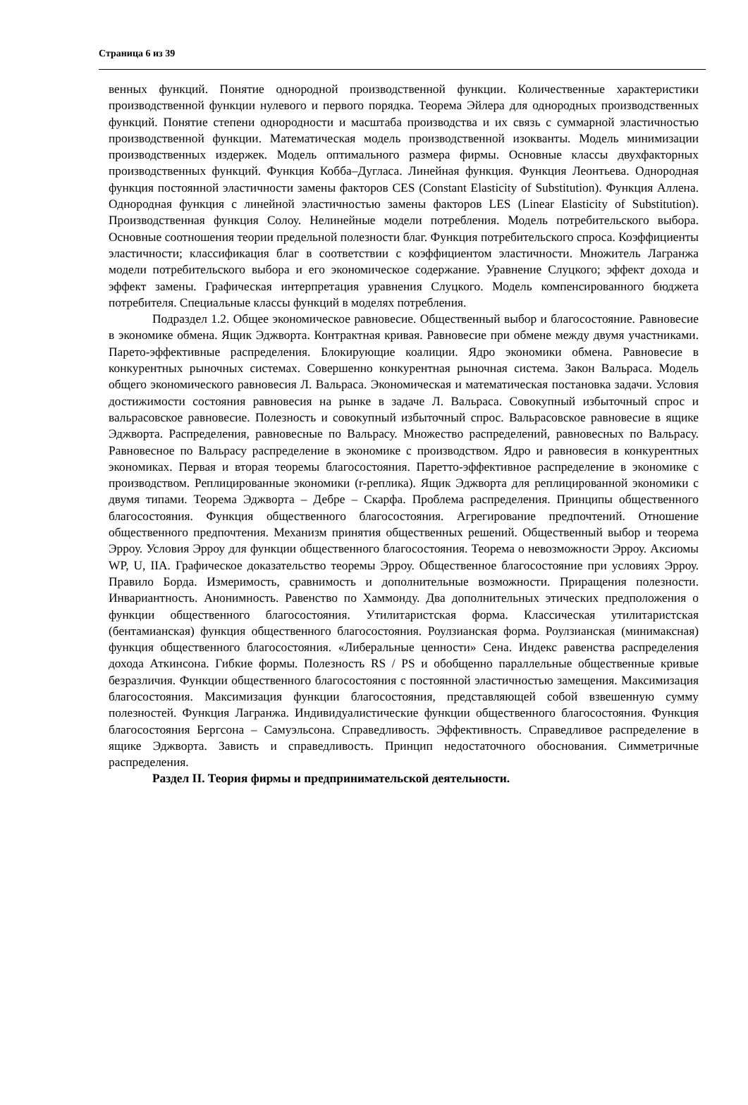Страница 6 из 39
венных функций. Понятие однородной производственной функции. Количественные характеристики производственной функции нулевого и первого порядка. Теорема Эйлера для однородных производственных функций. Понятие степени однородности и масштаба производства и их связь с суммарной эластичностью производственной функции. Математическая модель производственной изокванты. Модель минимизации производственных издержек. Модель оптимального размера фирмы. Основные классы двухфакторных производственных функций. Функция Кобба–Дугласа. Линейная функция. Функция Леонтьева. Однородная функция постоянной эластичности замены факторов CES (Constant Elasticity of Substitution). Функция Аллена. Однородная функция с линейной эластичностью замены факторов LES (Linear Elasticity of Substitution). Производственная функция Солоу. Нелинейные модели потребления. Модель потребительского выбора. Основные соотношения теории предельной полезности благ. Функция потребительского спроса. Коэффициенты эластичности; классификация благ в соответствии с коэффициентом эластичности. Множитель Лагранжа модели потребительского выбора и его экономическое содержание. Уравнение Слуцкого; эффект дохода и эффект замены. Графическая интерпретация уравнения Слуцкого. Модель компенсированного бюджета потребителя. Специальные классы функций в моделях потребления.
Подраздел 1.2. Общее экономическое равновесие. Общественный выбор и благосостояние. Равновесие в экономике обмена. Ящик Эджворта. Контрактная кривая. Равновесие при обмене между двумя участниками. Парето-эффективные распределения. Блокирующие коалиции. Ядро экономики обмена. Равновесие в конкурентных рыночных системах. Совершенно конкурентная рыночная система. Закон Вальраса. Модель общего экономического равновесия Л. Вальраса. Экономическая и математическая постановка задачи. Условия достижимости состояния равновесия на рынке в задаче Л. Вальраса. Совокупный избыточный спрос и вальрасовское равновесие. Полезность и совокупный избыточный спрос. Вальрасовское равновесие в ящике Эджворта. Распределения, равновесные по Вальрасу. Множество распределений, равновесных по Вальрасу. Равновесное по Вальрасу распределение в экономике с производством. Ядро и равновесия в конкурентных экономиках. Первая и вторая теоремы благосостояния. Паретто-эффективное распределение в экономике с производством. Реплицированные экономики (r-реплика). Ящик Эджворта для реплицированной экономики с двумя типами. Теорема Эджворта – Дебре – Скарфа. Проблема распределения. Принципы общественного благосостояния. Функция общественного благосостояния. Агрегирование предпочтений. Отношение общественного предпочтения. Механизм принятия общественных решений. Общественный выбор и теорема Эрроу. Условия Эрроу для функции общественного благосостояния. Теорема о невозможности Эрроу. Аксиомы WP, U, IIA. Графическое доказательство теоремы Эрроу. Общественное благосостояние при условиях Эрроу. Правило Борда. Измеримость, сравнимость и дополнительные возможности. Приращения полезности. Инвариантность. Анонимность. Равенство по Хаммонду. Два дополнительных этических предположения о функции общественного благосостояния. Утилитаристская форма. Классическая утилитаристская (бентамианская) функция общественного благосостояния. Роулзианская форма. Роулзианская (минимаксная) функция общественного благосостояния. «Либеральные ценности» Сена. Индекс равенства распределения дохода Аткинсона. Гибкие формы. Полезность RS / PS и обобщенно параллельные общественные кривые безразличия. Функции общественного благосостояния с постоянной эластичностью замещения. Максимизация благосостояния. Максимизация функции благосостояния, представляющей собой взвешенную сумму полезностей. Функция Лагранжа. Индивидуалистические функции общественного благосостояния. Функция благосостояния Бергсона – Самуэльсона. Справедливость. Эффективность. Справедливое распределение в ящике Эджворта. Зависть и справедливость. Принцип недостаточного обоснования. Симметричные распределения.
Раздел II. Теория фирмы и предпринимательской деятельности.